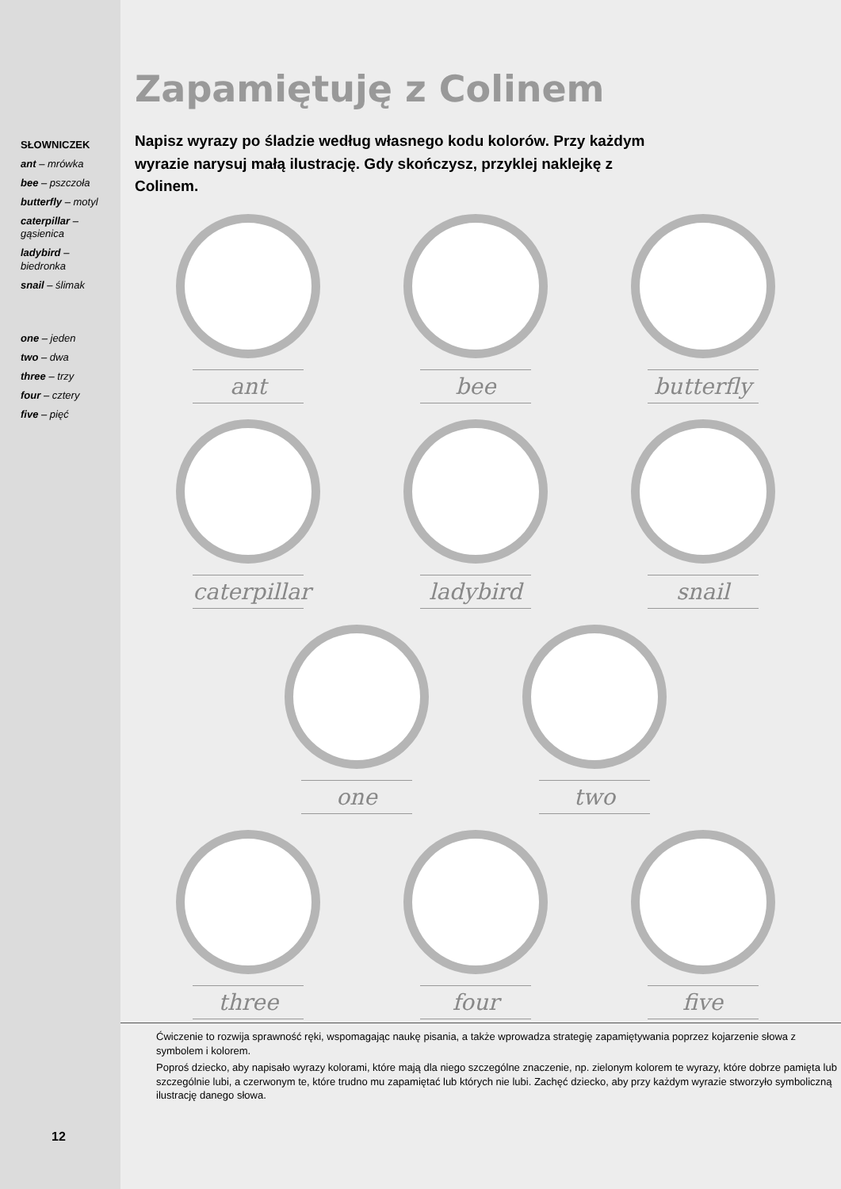SŁOWNICZEK
ant – mrówka
bee – pszczoła
butterfly – motyl
caterpillar – gąsienica
ladybird – biedronka
snail – ślimak
one – jeden
two – dwa
three – trzy
four – cztery
five – pięć
Zapamiętuję z Colinem
Napisz wyrazy po śladzie według własnego kodu kolorów. Przy każdym wyrazie narysuj małą ilustrację. Gdy skończysz, przyklej naklejkę z Colinem.
ant bee butterfly
caterpillar ladybird snail
one two
three four five
Ćwiczenie to rozwija sprawność ręki, wspomagając naukę pisania, a także wprowadza strategię zapamiętywania poprzez kojarzenie słowa z symbolem i kolorem.
Poproś dziecko, aby napisało wyrazy kolorami, które mają dla niego szczególne znaczenie, np. zielonym kolorem te wyrazy, które dobrze pamięta lub szczególnie lubi, a czerwonym te, które trudno mu zapamiętać lub których nie lubi. Zachęć dziecko, aby przy każdym wyrazie stworzyło symboliczną ilustrację danego słowa.
12